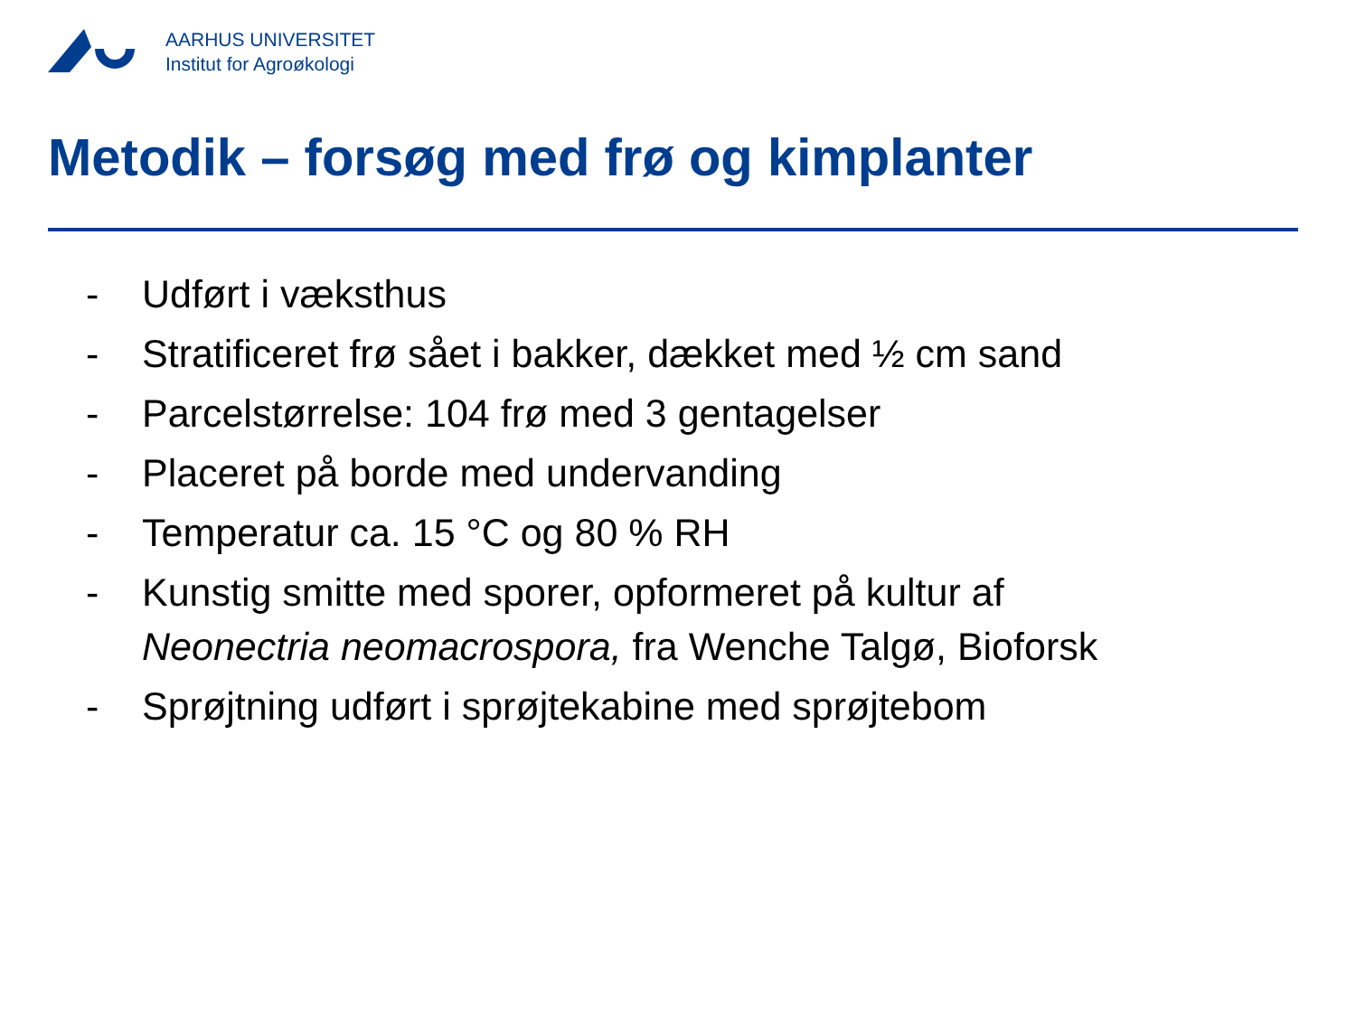AARHUS UNIVERSITET
Institut for Agroøkologi
Metodik – forsøg med frø og kimplanter
- Udført i væksthus
- Stratificeret frø sået i bakker, dækket med ½ cm sand
- Parcelstørrelse: 104 frø med 3 gentagelser
- Placeret på borde med undervanding
- Temperatur ca. 15 °C og 80 % RH
- Kunstig smitte med sporer, opformeret på kultur af
Neonectria neomacrospora, fra Wenche Talgø, Bioforsk
- Sprøjtning udført i sprøjtekabine med sprøjtebom